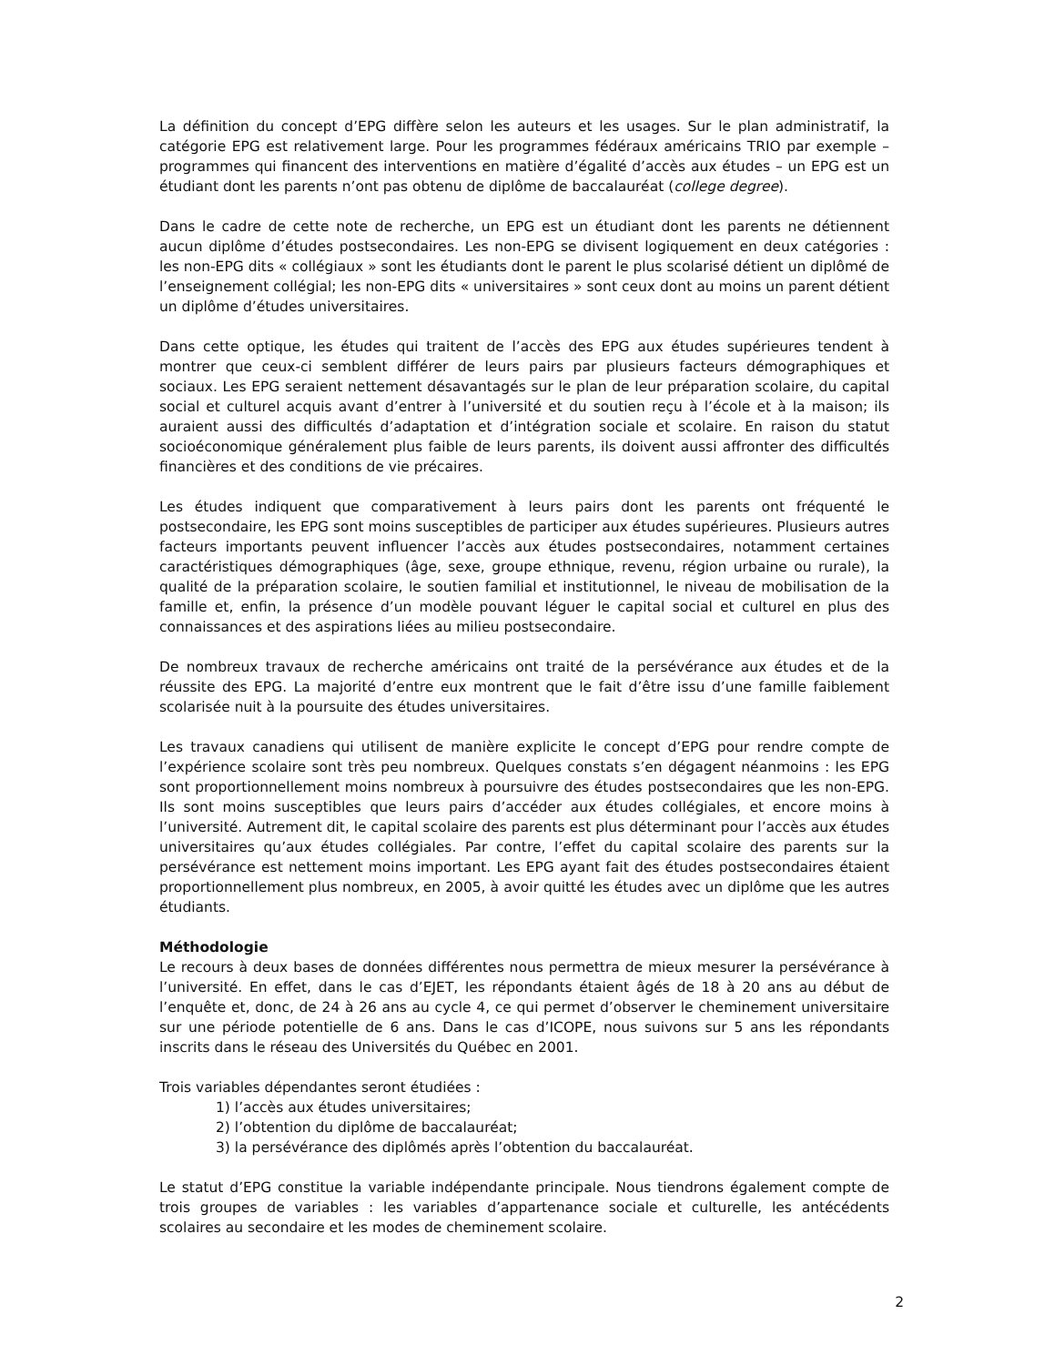La définition du concept d’EPG diffère selon les auteurs et les usages. Sur le plan administratif, la catégorie EPG est relativement large. Pour les programmes fédéraux américains TRIO par exemple – programmes qui financent des interventions en matière d’égalité d’accès aux études – un EPG est un étudiant dont les parents n’ont pas obtenu de diplôme de baccalauréat (college degree).
Dans le cadre de cette note de recherche, un EPG est un étudiant dont les parents ne détiennent aucun diplôme d’études postsecondaires. Les non-EPG se divisent logiquement en deux catégories : les non-EPG dits « collégiaux » sont les étudiants dont le parent le plus scolarisé détient un diplômé de l’enseignement collégial; les non-EPG dits « universitaires » sont ceux dont au moins un parent détient un diplôme d’études universitaires.
Dans cette optique, les études qui traitent de l’accès des EPG aux études supérieures tendent à montrer que ceux-ci semblent différer de leurs pairs par plusieurs facteurs démographiques et sociaux. Les EPG seraient nettement désavantagés sur le plan de leur préparation scolaire, du capital social et culturel acquis avant d’entrer à l’université et du soutien reçu à l’école et à la maison; ils auraient aussi des difficultés d’adaptation et d’intégration sociale et scolaire. En raison du statut socioéconomique généralement plus faible de leurs parents, ils doivent aussi affronter des difficultés financières et des conditions de vie précaires.
Les études indiquent que comparativement à leurs pairs dont les parents ont fréquenté le postsecondaire, les EPG sont moins susceptibles de participer aux études supérieures. Plusieurs autres facteurs importants peuvent influencer l’accès aux études postsecondaires, notamment certaines caractéristiques démographiques (âge, sexe, groupe ethnique, revenu, région urbaine ou rurale), la qualité de la préparation scolaire, le soutien familial et institutionnel, le niveau de mobilisation de la famille et, enfin, la présence d’un modèle pouvant léguer le capital social et culturel en plus des connaissances et des aspirations liées au milieu postsecondaire.
De nombreux travaux de recherche américains ont traité de la persévérance aux études et de la réussite des EPG. La majorité d’entre eux montrent que le fait d’être issu d’une famille faiblement scolarisée nuit à la poursuite des études universitaires.
Les travaux canadiens qui utilisent de manière explicite le concept d’EPG pour rendre compte de l’expérience scolaire sont très peu nombreux. Quelques constats s’en dégagent néanmoins : les EPG sont proportionnellement moins nombreux à poursuivre des études postsecondaires que les non-EPG. Ils sont moins susceptibles que leurs pairs d’accéder aux études collégiales, et encore moins à l’université. Autrement dit, le capital scolaire des parents est plus déterminant pour l’accès aux études universitaires qu’aux études collégiales. Par contre, l’effet du capital scolaire des parents sur la persévérance est nettement moins important. Les EPG ayant fait des études postsecondaires étaient proportionnellement plus nombreux, en 2005, à avoir quitté les études avec un diplôme que les autres étudiants.
Méthodologie
Le recours à deux bases de données différentes nous permettra de mieux mesurer la persévérance à l’université. En effet, dans le cas d’EJET, les répondants étaient âgés de 18 à 20 ans au début de l’enquête et, donc, de 24 à 26 ans au cycle 4, ce qui permet d’observer le cheminement universitaire sur une période potentielle de 6 ans. Dans le cas d’ICOPE, nous suivons sur 5 ans les répondants inscrits dans le réseau des Universités du Québec en 2001.
Trois variables dépendantes seront étudiées :
1) l’accès aux études universitaires;
2) l’obtention du diplôme de baccalauréat;
3) la persévérance des diplômés après l’obtention du baccalauréat.
Le statut d’EPG constitue la variable indépendante principale. Nous tiendrons également compte de trois groupes de variables : les variables d’appartenance sociale et culturelle, les antécédents scolaires au secondaire et les modes de cheminement scolaire.
2